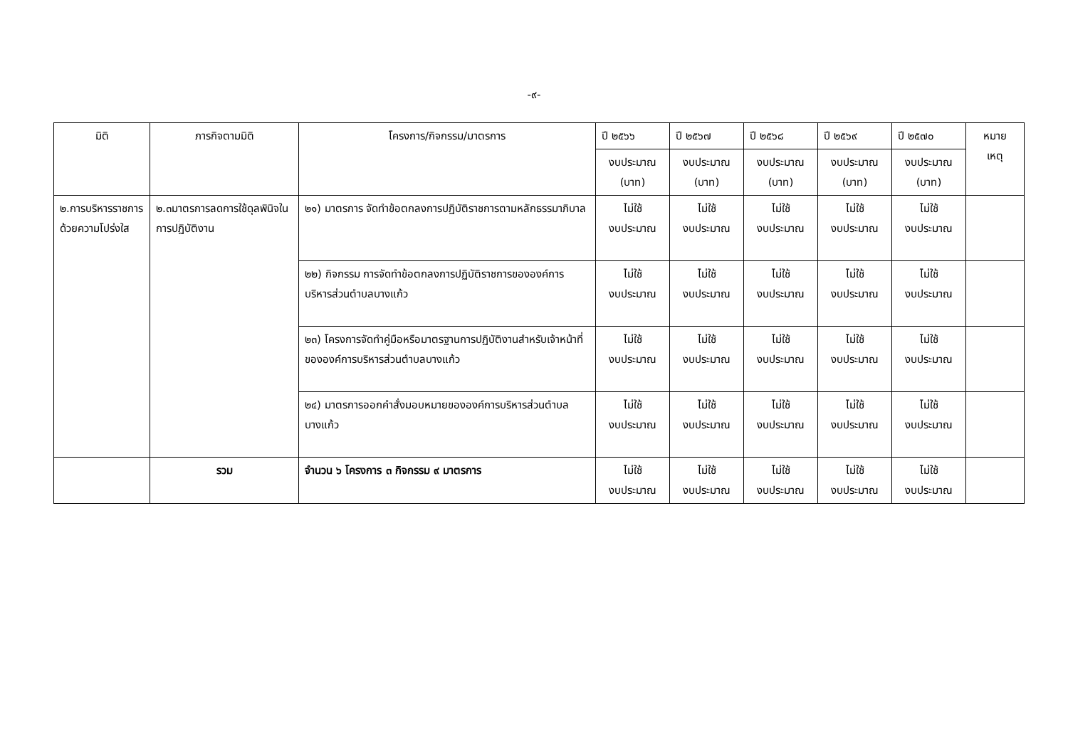-๙-
| มิติ | ภารกิจตามมิติ | โครงการ/กิจกรรม/มาตรการ | ปี ๒๕๖๖ | ปี ๒๕๖๗ | ปี ๒๕๖๘ | ปี ๒๕๖๙ | ปี ๒๕๗๐ | หมาย เหตุ |
| --- | --- | --- | --- | --- | --- | --- | --- | --- |
| | | | งบประมาณ (บาท) | งบประมาณ (บาท) | งบประมาณ (บาท) | งบประมาณ (บาท) | งบประมาณ (บาท) | |
| ๒.การบริหารราชการด้วยความโปร่งใส | ๒.๓มาตรการลดการใช้ดุลพินิจในการปฏิบัติงาน | ๒๑) มาตรการ จัดทำข้อตกลงการปฏิบัติราชการตามหลักธรรมาภิบาล | ไม่ใช้ งบประมาณ | ไม่ใช้ งบประมาณ | ไม่ใช้ งบประมาณ | ไม่ใช้ งบประมาณ | ไม่ใช้ งบประมาณ | |
| | | ๒๒) กิจกรรม การจัดทำข้อตกลงการปฏิบัติราชการขององค์การบริหารส่วนตำบลบางแก้ว | ไม่ใช้ งบประมาณ | ไม่ใช้ งบประมาณ | ไม่ใช้ งบประมาณ | ไม่ใช้ งบประมาณ | ไม่ใช้ งบประมาณ | |
| | | ๒๓) โครงการจัดทำคู่มือหรือมาตรฐานการปฏิบัติงานสำหรับเจ้าหน้าที่ขององค์การบริหารส่วนตำบลบางแก้ว | ไม่ใช้ งบประมาณ | ไม่ใช้ งบประมาณ | ไม่ใช้ งบประมาณ | ไม่ใช้ งบประมาณ | ไม่ใช้ งบประมาณ | |
| | | ๒๔) มาตรการออกคำสั่งมอบหมายขององค์การบริหารส่วนตำบลบางแก้ว | ไม่ใช้ งบประมาณ | ไม่ใช้ งบประมาณ | ไม่ใช้ งบประมาณ | ไม่ใช้ งบประมาณ | ไม่ใช้ งบประมาณ | |
| | รวม | จำนวน ๖ โครงการ ๓ กิจกรรม ๙ มาตรการ | ไม่ใช้ งบประมาณ | ไม่ใช้ งบประมาณ | ไม่ใช้ งบประมาณ | ไม่ใช้ งบประมาณ | ไม่ใช้ งบประมาณ | |